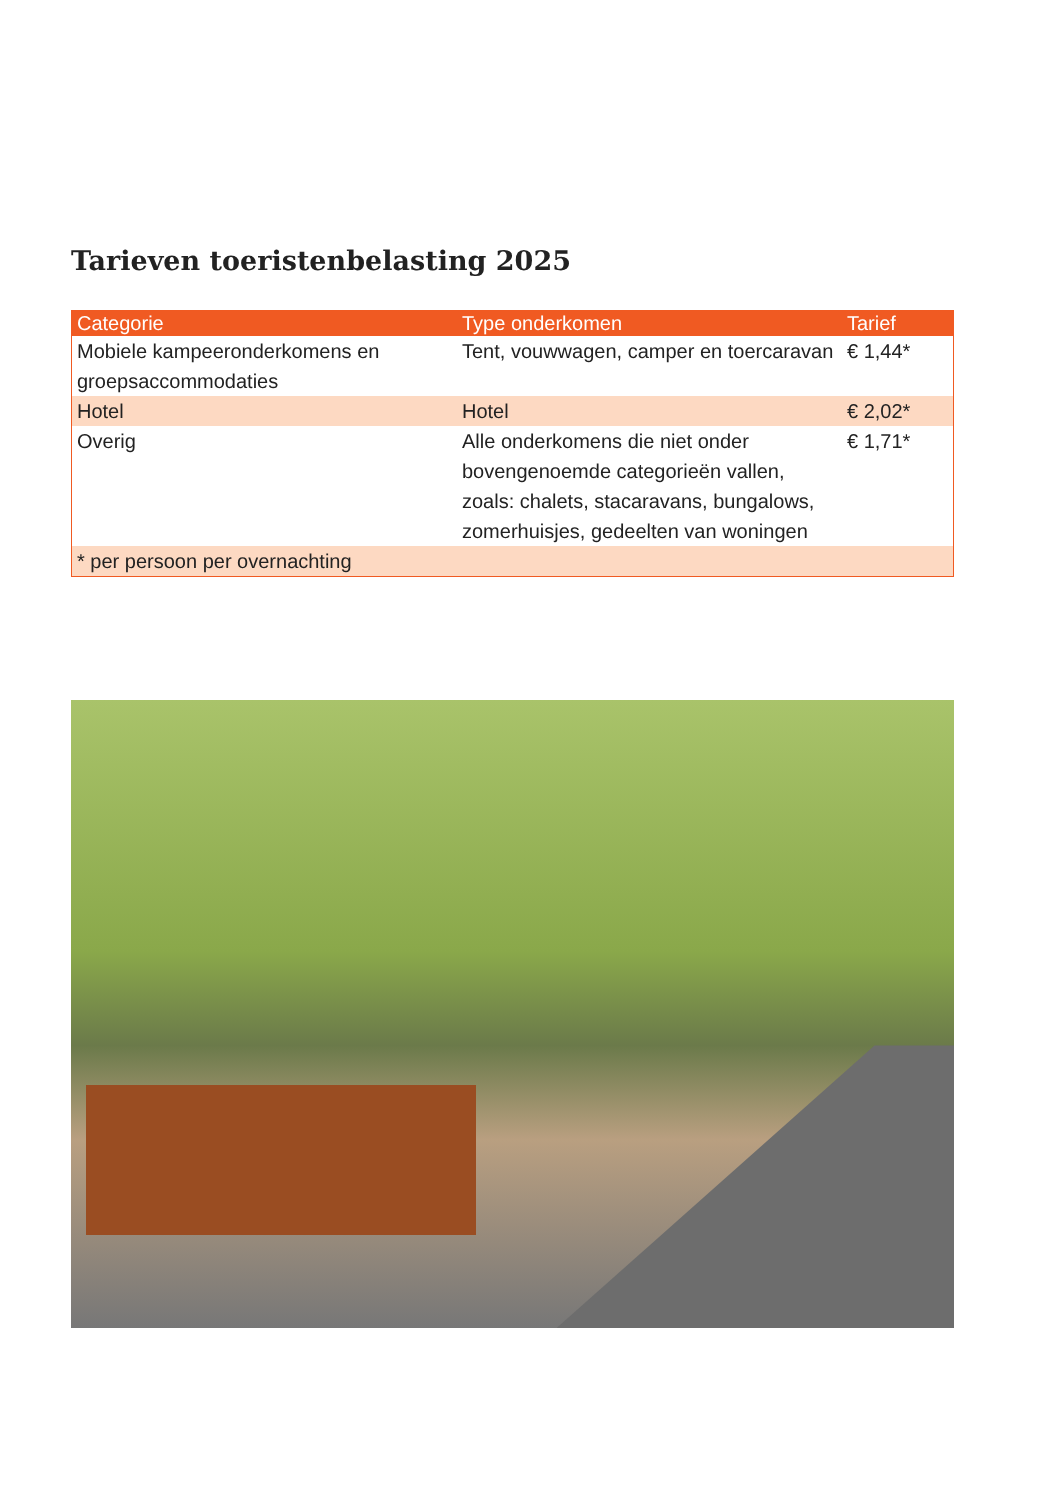Tarieven toeristenbelasting 2025
| Categorie | Type onderkomen | Tarief |
| --- | --- | --- |
| Mobiele kampeeronderkomens en groepsaccommodaties | Tent, vouwwagen, camper en toercaravan | € 1,44* |
| Hotel | Hotel | € 2,02* |
| Overig | Alle onderkomens die niet onder bovengenoemde categorieën vallen, zoals: chalets, stacaravans, bungalows, zomerhuisjes, gedeelten van woningen | € 1,71* |
| * per persoon per overnachting | | |